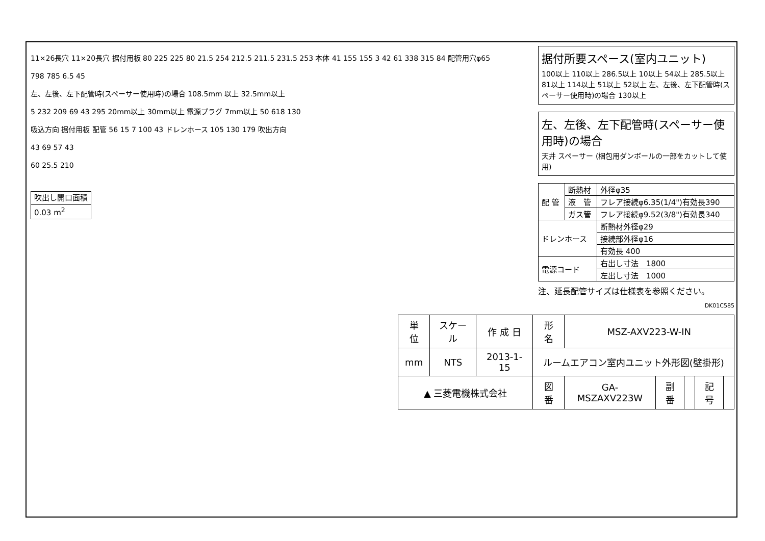11×26長穴 11×20長穴 据付用板 80 225 225 80 21.5 254 212.5 211.5 231.5 253 本体 41 155 155 3 42 61 338 315 84 配管用穴φ65
798 785 6.5 45
左、左後、左下配管時(スペーサー使用時)の場合 108.5mm 以上 32.5mm以上
5 232 209 69 43 295 20mm以上 30mm以上 電源プラグ 7mm以上 50 618 130
吸込方向 据付用板 配管 56 15 7 100 43 ドレンホース 105 130 179 吹出方向
43 69 57 43
60 25.5 210
| 吹出し開口面積 |
| 0.03 m<sup>2</sup> |
据付所要スペース(室内ユニット)
100以上 110以上 286.5以上 10以上 54以上 285.5以上 81以上 114以上 51以上 52以上 左、左後、左下配管時(スペーサー使用時)の場合 130以上
左、左後、左下配管時(スペーサー使用時)の場合
天井 スペーサー (梱包用ダンボールの一部をカットして使用)
| 配 管 | 断熱材 | 外径φ35 |
| | 液 管 | フレア接続φ6.35(1/4")有効長390 |
| | ガス管 | フレア接続φ9.52(3/8")有効長340 |
| ドレンホース | | 断熱材外径φ29 |
| | | 接続部外径φ16 |
| | | 有効長 400 |
| 電源コード | | 右出し寸法 1800 |
| | | 左出し寸法 1000 |
注、延長配管サイズは仕様表を参照ください。
DK01C585
| 単 位 | スケール | 作 成 日 | 形 名 | MSZ-AXV223-W-IN | | | | |
| mm | NTS | 2013-1-15 | ルームエアコン室内ユニット外形図(壁掛形) | | | | | |
| ▲ 三菱電機株式会社 | | | 図 番 | GA-MSZAXV223W | 副番 | | 記号 | |